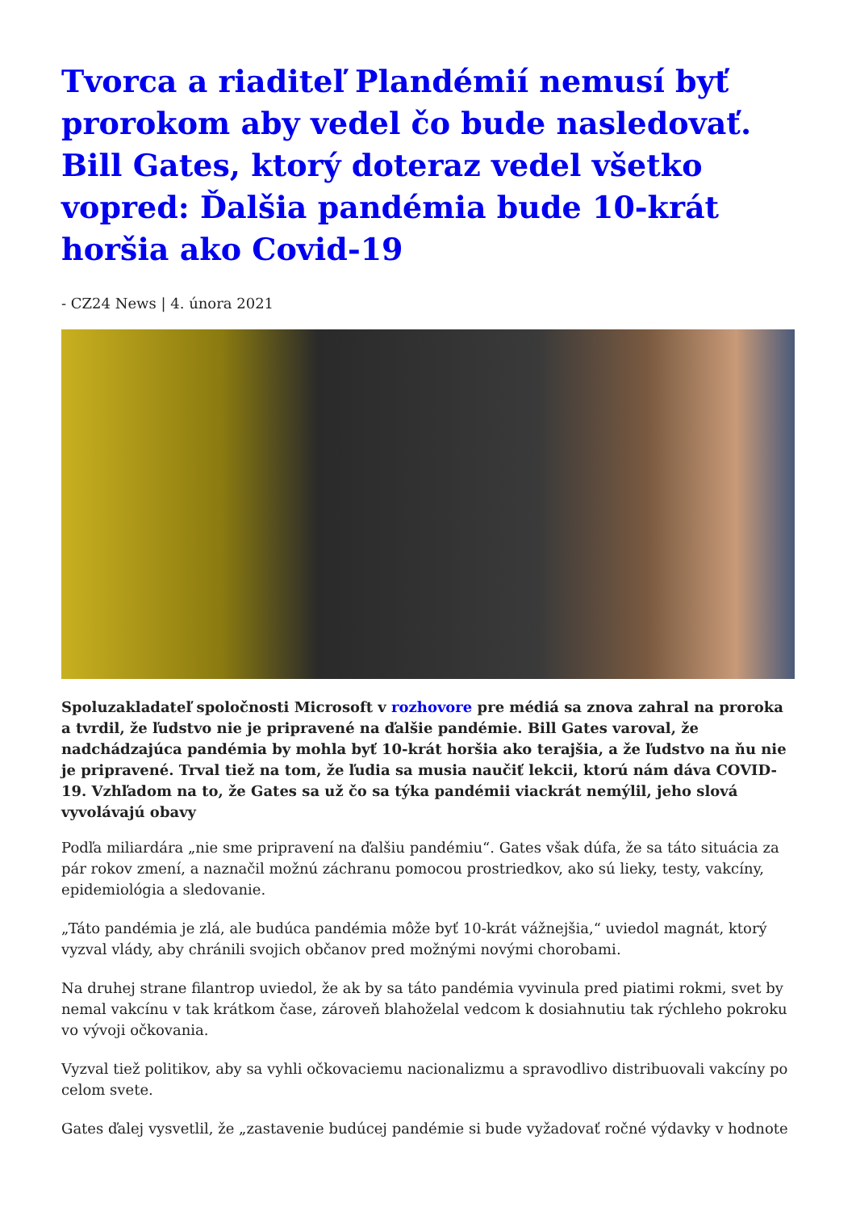Tvorca a riaditeľ Plandémií nemusí byť prorokom aby vedel čo bude nasledovať. Bill Gates, ktorý doteraz vedel všetko vopred: Ďalšia pandémia bude 10-krát horšia ako Covid-19
- CZ24 News | 4. února 2021
Spoluzakladateľ spoločnosti Microsoft v rozhovore pre médiá sa znova zahral na proroka a tvrdil, že ľudstvo nie je pripravené na ďalšie pandémie. Bill Gates varoval, že nadchádzajúca pandémia by mohla byť 10-krát horšia ako terajšia, a že ľudstvo na ňu nie je pripravené. Trval tiež na tom, že ľudia sa musia naučiť lekcii, ktorú nám dáva COVID-19. Vzhľadom na to, že Gates sa už čo sa týka pandémii viackrát nemýlil, jeho slová vyvolávajú obavy
Podľa miliardára „nie sme pripravení na ďalšiu pandémiu“. Gates však dúfa, že sa táto situácia za pár rokov zmení, a naznačil možnú záchranu pomocou prostriedkov, ako sú lieky, testy, vakcíny, epidemiológia a sledovanie.
„Táto pandémia je zlá, ale budúca pandémia môže byť 10-krát vážnejšia,“ uviedol magnát, ktorý vyzval vlády, aby chránili svojich občanov pred možnými novými chorobami.
Na druhej strane filantrop uviedol, že ak by sa táto pandémia vyvinula pred piatimi rokmi, svet by nemal vakcínu v tak krátkom čase, zároveň blahoželal vedcom k dosiahnutiu tak rýchleho pokroku vo vývoji očkovania.
Vyzval tiež politikov, aby sa vyhli očkovaciemu nacionalizmu a spravodlivo distribuovali vakcíny po celom svete.
Gates ďalej vysvetlil, že „zastavenie budúcej pandémie si bude vyžadovať ročné výdavky v hodnote